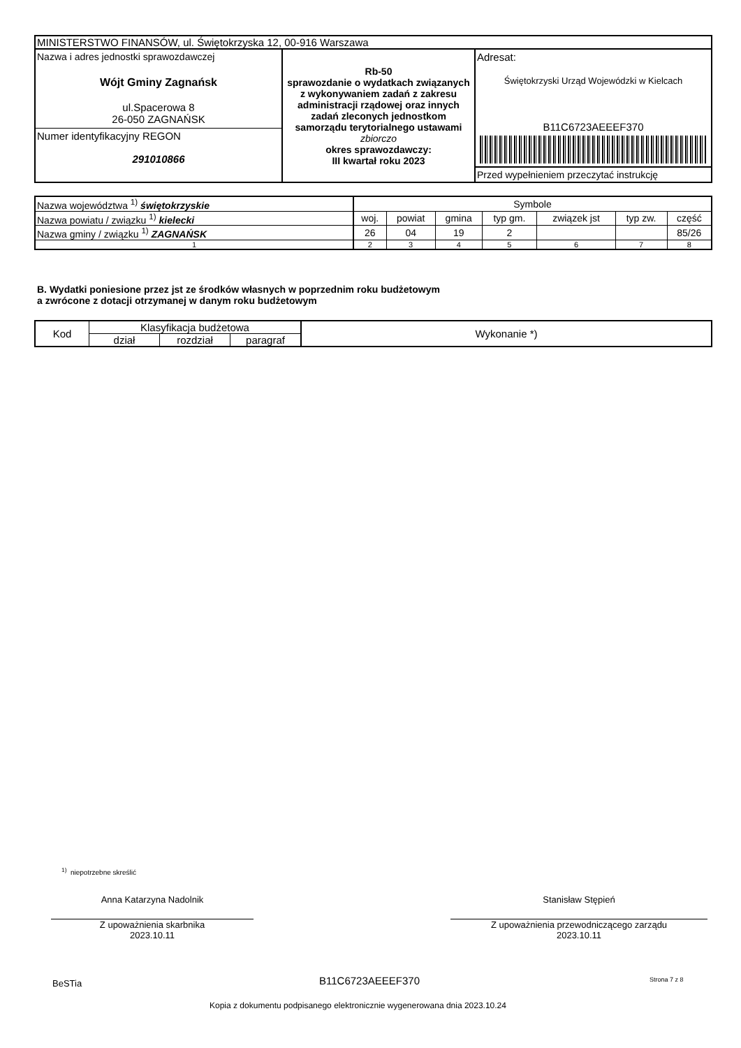| MINISTERSTWO FINANSÓW, ul. Świętokrzyska 12, 00-916 Warszawa | | |
| Nazwa i adres jednostki sprawozdawczej Wójt Gminy Zagnańsk ul.Spacerowa 8 26-050 ZAGNAŃSK Numer identyfikacyjny REGON 291010866 | Rb-50 sprawozdanie o wydatkach związanych z wykonywaniem zadań z zakresu administracji rządowej oraz innych zadań zleconych jednostkom samorządu terytorialnego ustawami zbiorczo okres sprawozdawczy: III kwartał roku 2023 | Adresat: Świętokrzyski Urząd Wojewódzki w Kielcach B11C6723AEEEF370 Przed wypełnieniem przeczytać instrukcję |
| Nazwa województwa <sup>1)</sup> świętokrzyskie | Symbole | | | | | | |
| Nazwa powiatu / związku <sup>1)</sup> kielecki | woj. | powiat | gmina | typ gm. | związek jst | typ zw. | część |
| Nazwa gminy / związku <sup>1)</sup> ZAGNAŃSK | 26 | 04 | 19 | 2 | | | 85/26 |
| 1 | 2 | 3 | 4 | 5 | 6 | 7 | 8 |
B. Wydatki poniesione przez jst ze środków własnych w poprzednim roku budżetowym
a zwrócone z dotacji otrzymanej w danym roku budżetowym
| Kod | Klasyfikacja budżetowa | | | Wykonanie *) |
| | dział | rozdział | paragraf | |
<sup>1)</sup> niepotrzebne skreślić
Anna Katarzyna Nadolnik
Z upoważnienia skarbnika
2023.10.11
Stanisław Stępień
Z upoważnienia przewodniczącego zarządu
2023.10.11
BeSTia B11C6723AEEEF370 Strona 7 z 8
Kopia z dokumentu podpisanego elektronicznie wygenerowana dnia 2023.10.24